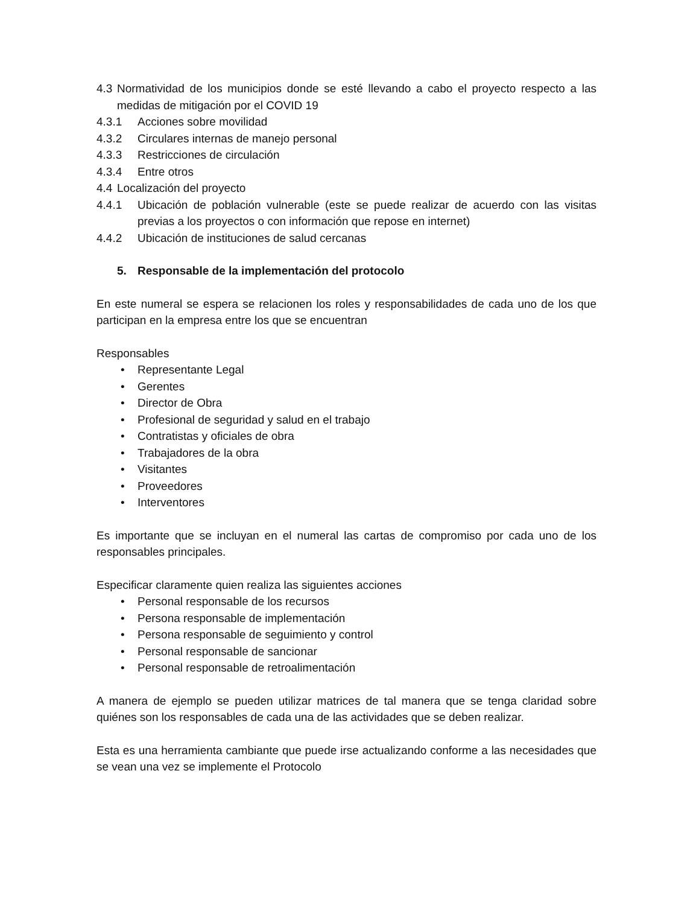4.3 Normatividad de los municipios donde se esté llevando a cabo el proyecto respecto a las medidas de mitigación por el COVID 19
4.3.1 Acciones sobre movilidad
4.3.2 Circulares internas de manejo personal
4.3.3 Restricciones de circulación
4.3.4 Entre otros
4.4 Localización del proyecto
4.4.1 Ubicación de población vulnerable (este se puede realizar de acuerdo con las visitas previas a los proyectos o con información que repose en internet)
4.4.2 Ubicación de instituciones de salud cercanas
5. Responsable de la implementación del protocolo
En este numeral se espera se relacionen los roles y responsabilidades de cada uno de los que participan en la empresa entre los que se encuentran
Responsables
• Representante Legal
• Gerentes
• Director de Obra
• Profesional de seguridad y salud en el trabajo
• Contratistas y oficiales de obra
• Trabajadores de la obra
• Visitantes
• Proveedores
• Interventores
Es importante que se incluyan en el numeral las cartas de compromiso por cada uno de los responsables principales.
Especificar claramente quien realiza las siguientes acciones
• Personal responsable de los recursos
• Persona responsable de implementación
• Persona responsable de seguimiento y control
• Personal responsable de sancionar
• Personal responsable de retroalimentación
A manera de ejemplo se pueden utilizar matrices de tal manera que se tenga claridad sobre quiénes son los responsables de cada una de las actividades que se deben realizar.
Esta es una herramienta cambiante que puede irse actualizando conforme a las necesidades que se vean una vez se implemente el Protocolo